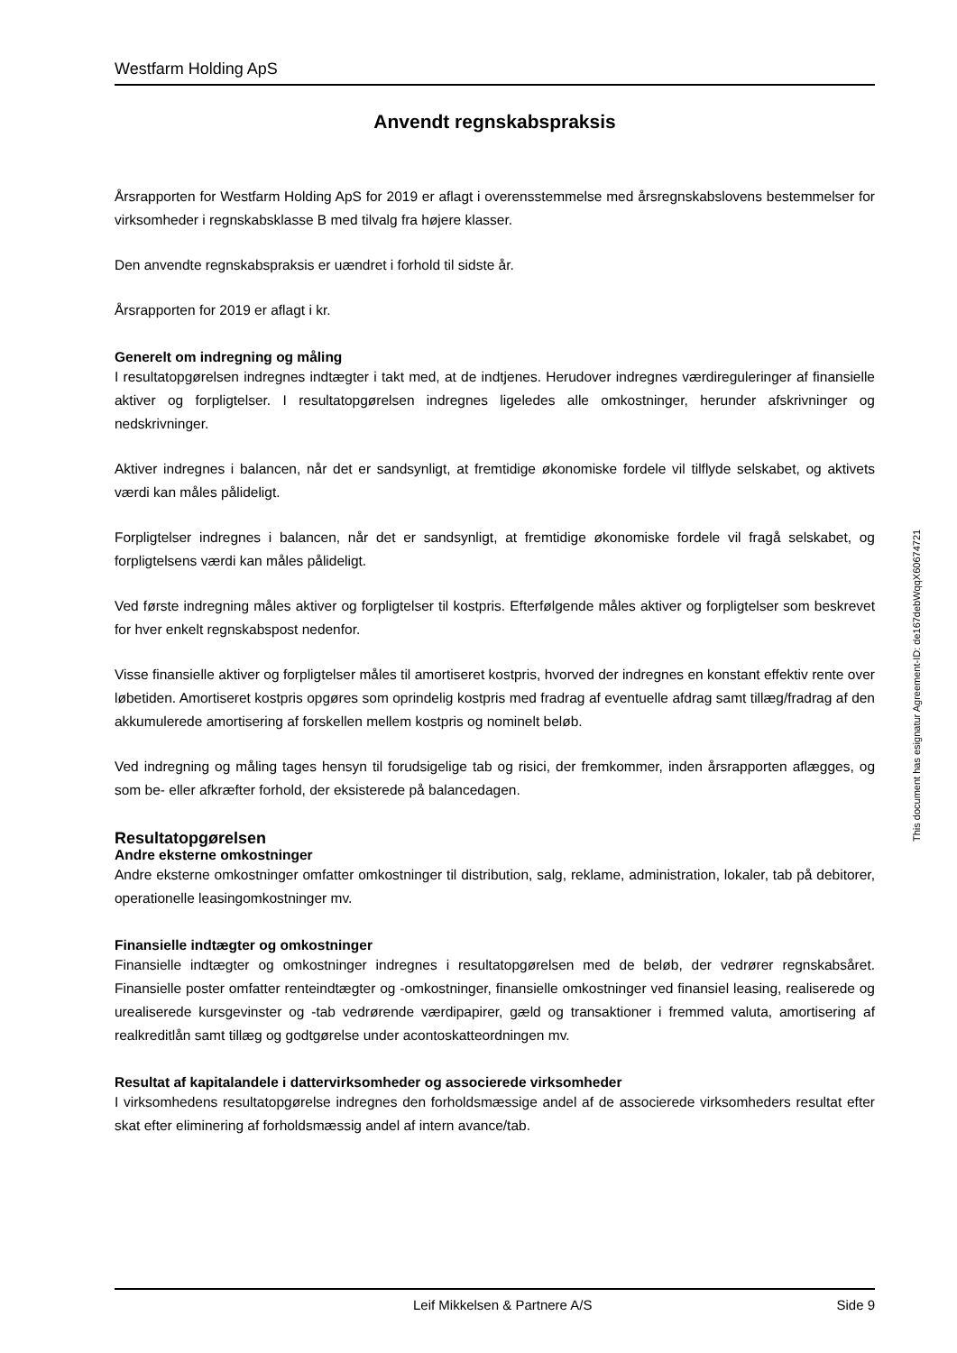Westfarm Holding ApS
Anvendt regnskabspraksis
Årsrapporten for Westfarm Holding ApS for 2019 er aflagt i overensstemmelse med årsregnskabslovens bestemmelser for virksomheder i regnskabsklasse B med tilvalg fra højere klasser.
Den anvendte regnskabspraksis er uændret i forhold til sidste år.
Årsrapporten for 2019 er aflagt i kr.
Generelt om indregning og måling
I resultatopgørelsen indregnes indtægter i takt med, at de indtjenes. Herudover indregnes værdireguleringer af finansielle aktiver og forpligtelser. I resultatopgørelsen indregnes ligeledes alle omkostninger, herunder afskrivninger og nedskrivninger.
Aktiver indregnes i balancen, når det er sandsynligt, at fremtidige økonomiske fordele vil tilflyde selskabet, og aktivets værdi kan måles pålideligt.
Forpligtelser indregnes i balancen, når det er sandsynligt, at fremtidige økonomiske fordele vil fragå selskabet, og forpligtelsens værdi kan måles pålideligt.
Ved første indregning måles aktiver og forpligtelser til kostpris. Efterfølgende måles aktiver og forpligtelser som beskrevet for hver enkelt regnskabspost nedenfor.
Visse finansielle aktiver og forpligtelser måles til amortiseret kostpris, hvorved der indregnes en konstant effektiv rente over løbetiden. Amortiseret kostpris opgøres som oprindelig kostpris med fradrag af eventuelle afdrag samt tillæg/fradrag af den akkumulerede amortisering af forskellen mellem kostpris og nominelt beløb.
Ved indregning og måling tages hensyn til forudsigelige tab og risici, der fremkommer, inden årsrapporten aflægges, og som be- eller afkræfter forhold, der eksisterede på balancedagen.
Resultatopgørelsen
Andre eksterne omkostninger
Andre eksterne omkostninger omfatter omkostninger til distribution, salg, reklame, administration, lokaler, tab på debitorer, operationelle leasingomkostninger mv.
Finansielle indtægter og omkostninger
Finansielle indtægter og omkostninger indregnes i resultatopgørelsen med de beløb, der vedrører regnskabsåret. Finansielle poster omfatter renteindtægter og -omkostninger, finansielle omkostninger ved finansiel leasing, realiserede og urealiserede kursgevinster og -tab vedrørende værdipapirer, gæld og transaktioner i fremmed valuta, amortisering af realkreditlån samt tillæg og godtgørelse under acontoskatteordningen mv.
Resultat af kapitalandele i dattervirksomheder og associerede virksomheder
I virksomhedens resultatopgørelse indregnes den forholdsmæssige andel af de associerede virksomheders resultat efter skat efter eliminering af forholdsmæssig andel af intern avance/tab.
This document has esignatur Agreement-ID: de167debWqqX60674721
Leif Mikkelsen & Partnere A/S Side 9